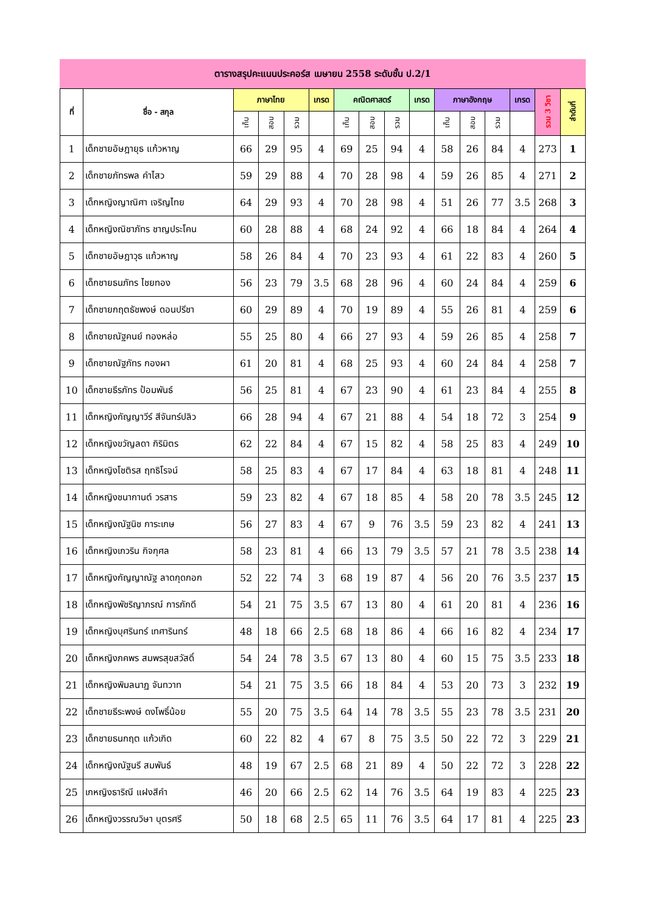ตารางสรุปคะแนนประคอร์ส เมษายน 2558 ระดับชั้น ป.2/1
| ที่ | ชื่อ - สกุล | ภาษาไทย | | | เกรด | คณิตศาสตร์ | | | เกรด | ภาษาอังกฤษ | | | เกรด | รวม 3 วิชา | ลำดับที่ |
| --- | --- | --- | --- | --- | --- | --- | --- | --- | --- | --- | --- | --- | --- | --- | --- |
| | | เก็บ | สอบ | รวม | | เก็บ | สอบ | รวม | | เก็บ | สอบ | รวม | | | |
| 1 | เด็กชายอัษฎายุธ แก้วหาญ | 66 | 29 | 95 | 4 | 69 | 25 | 94 | 4 | 58 | 26 | 84 | 4 | 273 | 1 |
| 2 | เด็กชายภัทรพล คำไสว | 59 | 29 | 88 | 4 | 70 | 28 | 98 | 4 | 59 | 26 | 85 | 4 | 271 | 2 |
| 3 | เด็กหญิงญาณิศา เจริญไทย | 64 | 29 | 93 | 4 | 70 | 28 | 98 | 4 | 51 | 26 | 77 | 3.5 | 268 | 3 |
| 4 | เด็กหญิงณิชาภัทร ชาญประโคน | 60 | 28 | 88 | 4 | 68 | 24 | 92 | 4 | 66 | 18 | 84 | 4 | 264 | 4 |
| 5 | เด็กชายอัษฎาวุธ แก้วหาญ | 58 | 26 | 84 | 4 | 70 | 23 | 93 | 4 | 61 | 22 | 83 | 4 | 260 | 5 |
| 6 | เด็กชายธนภัทร ไชยทอง | 56 | 23 | 79 | 3.5 | 68 | 28 | 96 | 4 | 60 | 24 | 84 | 4 | 259 | 6 |
| 7 | เด็กชายกฤตธัชพงษ์ ดอนปรีชา | 60 | 29 | 89 | 4 | 70 | 19 | 89 | 4 | 55 | 26 | 81 | 4 | 259 | 6 |
| 8 | เด็กชายณัฐคนย์ ทองหล่อ | 55 | 25 | 80 | 4 | 66 | 27 | 93 | 4 | 59 | 26 | 85 | 4 | 258 | 7 |
| 9 | เด็กชายณัฐภัทร กองผา | 61 | 20 | 81 | 4 | 68 | 25 | 93 | 4 | 60 | 24 | 84 | 4 | 258 | 7 |
| 10 | เด็กชายธีรภัทร ป้อมพันธ์ | 56 | 25 | 81 | 4 | 67 | 23 | 90 | 4 | 61 | 23 | 84 | 4 | 255 | 8 |
| 11 | เด็กหญิงกัญญาวีร์ สีจันทร์ปลิว | 66 | 28 | 94 | 4 | 67 | 21 | 88 | 4 | 54 | 18 | 72 | 3 | 254 | 9 |
| 12 | เด็กหญิงขวัญลดา กิริมิตร | 62 | 22 | 84 | 4 | 67 | 15 | 82 | 4 | 58 | 25 | 83 | 4 | 249 | 10 |
| 13 | เด็กหญิงโชติรส ฤทธิโรจน์ | 58 | 25 | 83 | 4 | 67 | 17 | 84 | 4 | 63 | 18 | 81 | 4 | 248 | 11 |
| 14 | เด็กหญิงชนากานต์ วรสาร | 59 | 23 | 82 | 4 | 67 | 18 | 85 | 4 | 58 | 20 | 78 | 3.5 | 245 | 12 |
| 15 | เด็กหญิงณัฐนิช การะเกษ | 56 | 27 | 83 | 4 | 67 | 9 | 76 | 3.5 | 59 | 23 | 82 | 4 | 241 | 13 |
| 16 | เด็กหญิงเกวริน กิจกุศล | 58 | 23 | 81 | 4 | 66 | 13 | 79 | 3.5 | 57 | 21 | 78 | 3.5 | 238 | 14 |
| 17 | เด็กหญิงกัญญาณัฐ ลาดกุดกอก | 52 | 22 | 74 | 3 | 68 | 19 | 87 | 4 | 56 | 20 | 76 | 3.5 | 237 | 15 |
| 18 | เด็กหญิงพัชริญาภรณ์ การภักดี | 54 | 21 | 75 | 3.5 | 67 | 13 | 80 | 4 | 61 | 20 | 81 | 4 | 236 | 16 |
| 19 | เด็กหญิงบุศรินทร์ เทศารินทร์ | 48 | 18 | 66 | 2.5 | 68 | 18 | 86 | 4 | 66 | 16 | 82 | 4 | 234 | 17 |
| 20 | เด็กหญิงภคพร สมพรสุขสวัสดิ์ | 54 | 24 | 78 | 3.5 | 67 | 13 | 80 | 4 | 60 | 15 | 75 | 3.5 | 233 | 18 |
| 21 | เด็กหญิงพิมลนาฏ จันทวาท | 54 | 21 | 75 | 3.5 | 66 | 18 | 84 | 4 | 53 | 20 | 73 | 3 | 232 | 19 |
| 22 | เด็กชายธีระพงษ์ ดงโพธิ์น้อย | 55 | 20 | 75 | 3.5 | 64 | 14 | 78 | 3.5 | 55 | 23 | 78 | 3.5 | 231 | 20 |
| 23 | เด็กชายธนกฤต แก้วเกิด | 60 | 22 | 82 | 4 | 67 | 8 | 75 | 3.5 | 50 | 22 | 72 | 3 | 229 | 21 |
| 24 | เด็กหญิงณัฐนรี สมพันธ์ | 48 | 19 | 67 | 2.5 | 68 | 21 | 89 | 4 | 50 | 22 | 72 | 3 | 228 | 22 |
| 25 | เกหญิงธาริณี แฝงสีคำ | 46 | 20 | 66 | 2.5 | 62 | 14 | 76 | 3.5 | 64 | 19 | 83 | 4 | 225 | 23 |
| 26 | เด็กหญิงวรรณวิษา บุตรศรี | 50 | 18 | 68 | 2.5 | 65 | 11 | 76 | 3.5 | 64 | 17 | 81 | 4 | 225 | 23 |